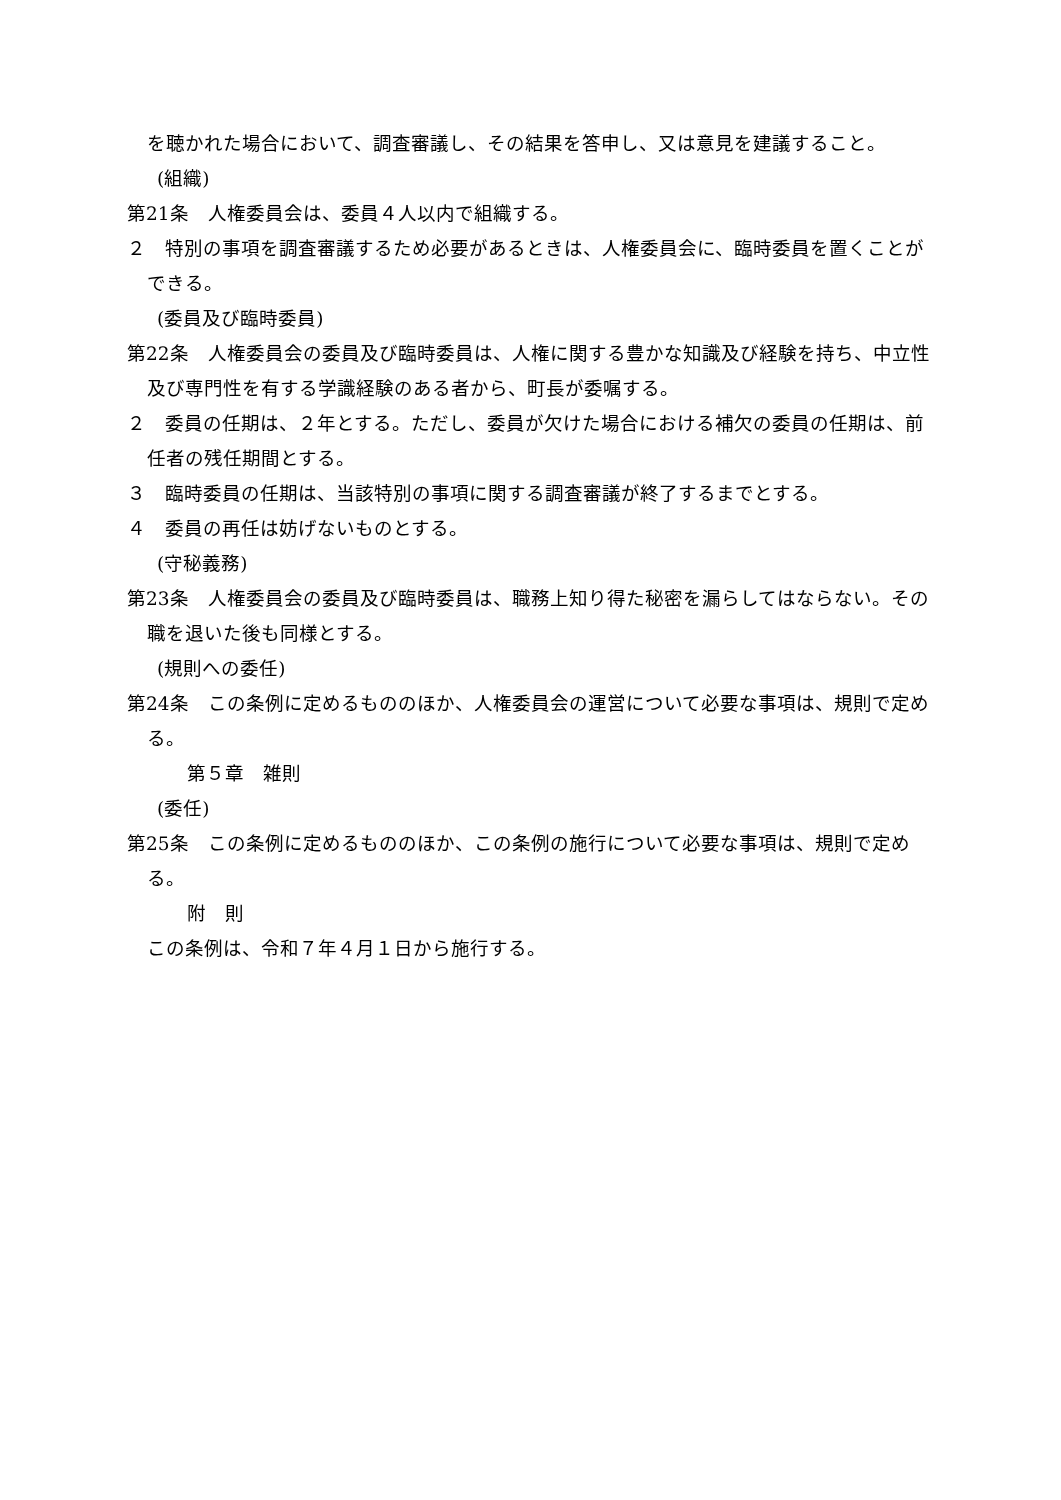を聴かれた場合において、調査審議し、その結果を答申し、又は意見を建議すること。
(組織)
第21条　人権委員会は、委員４人以内で組織する。
２　特別の事項を調査審議するため必要があるときは、人権委員会に、臨時委員を置くことができる。
(委員及び臨時委員)
第22条　人権委員会の委員及び臨時委員は、人権に関する豊かな知識及び経験を持ち、中立性及び専門性を有する学識経験のある者から、町長が委嘱する。
２　委員の任期は、２年とする。ただし、委員が欠けた場合における補欠の委員の任期は、前任者の残任期間とする。
３　臨時委員の任期は、当該特別の事項に関する調査審議が終了するまでとする。
４　委員の再任は妨げないものとする。
(守秘義務)
第23条　人権委員会の委員及び臨時委員は、職務上知り得た秘密を漏らしてはならない。その職を退いた後も同様とする。
(規則への委任)
第24条　この条例に定めるもののほか、人権委員会の運営について必要な事項は、規則で定める。
第５章　雑則
(委任)
第25条　この条例に定めるもののほか、この条例の施行について必要な事項は、規則で定める。
附　則
この条例は、令和７年４月１日から施行する。